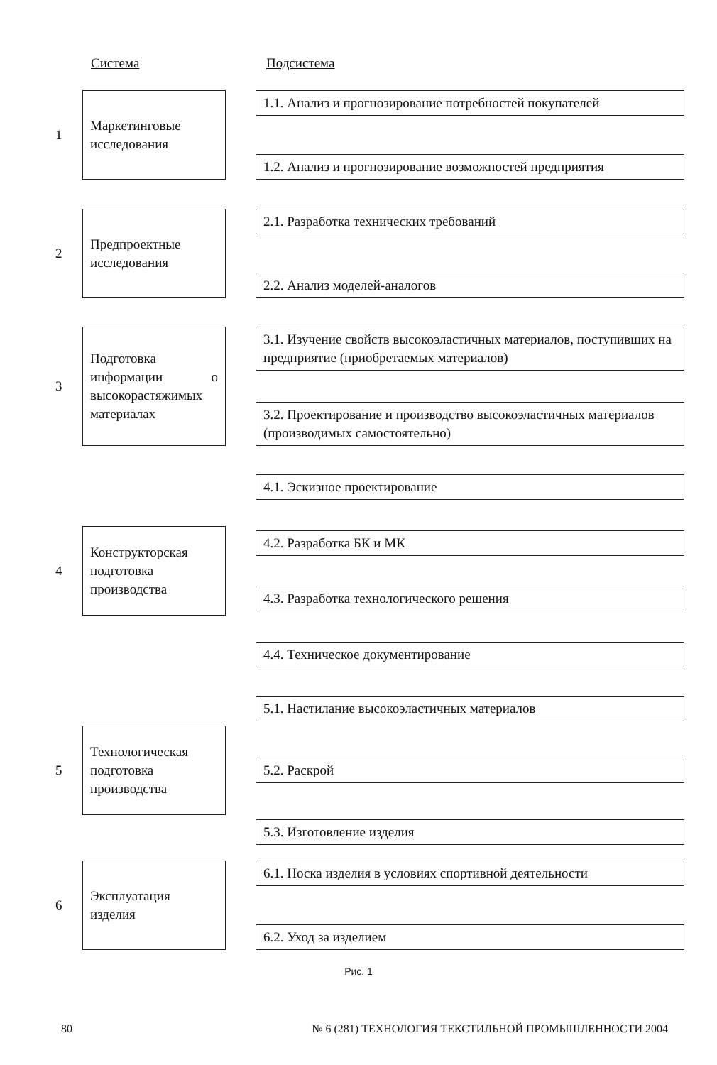Система Подсистема
1
Маркетинговые исследования
1.1. Анализ и прогнозирование потребностей покупателей
1.2. Анализ и прогнозирование возможностей предприятия
2
Предпроектные исследования
2.1. Разработка технических требований
2.2. Анализ моделей-аналогов
3
Подготовка информации о высокорастяжимых материалах
3.1. Изучение свойств высокоэластичных материалов, поступивших на предприятие (приобретаемых материалов)
3.2. Проектирование и производство высокоэластичных материалов (производимых самостоятельно)
4
Конструкторская подготовка производства
4.1. Эскизное проектирование
4.2. Разработка БК и МК
4.3. Разработка технологического решения
4.4. Техническое документирование
5
Технологическая подготовка производства
5.1. Настилание высокоэластичных материалов
5.2. Раскрой
5.3. Изготовление изделия
6
Эксплуатация изделия
6.1. Носка изделия в условиях спортивной деятельности
6.2. Уход за изделием
Рис. 1
80 № 6 (281) ТЕХНОЛОГИЯ ТЕКСТИЛЬНОЙ ПРОМЫШЛЕННОСТИ 2004